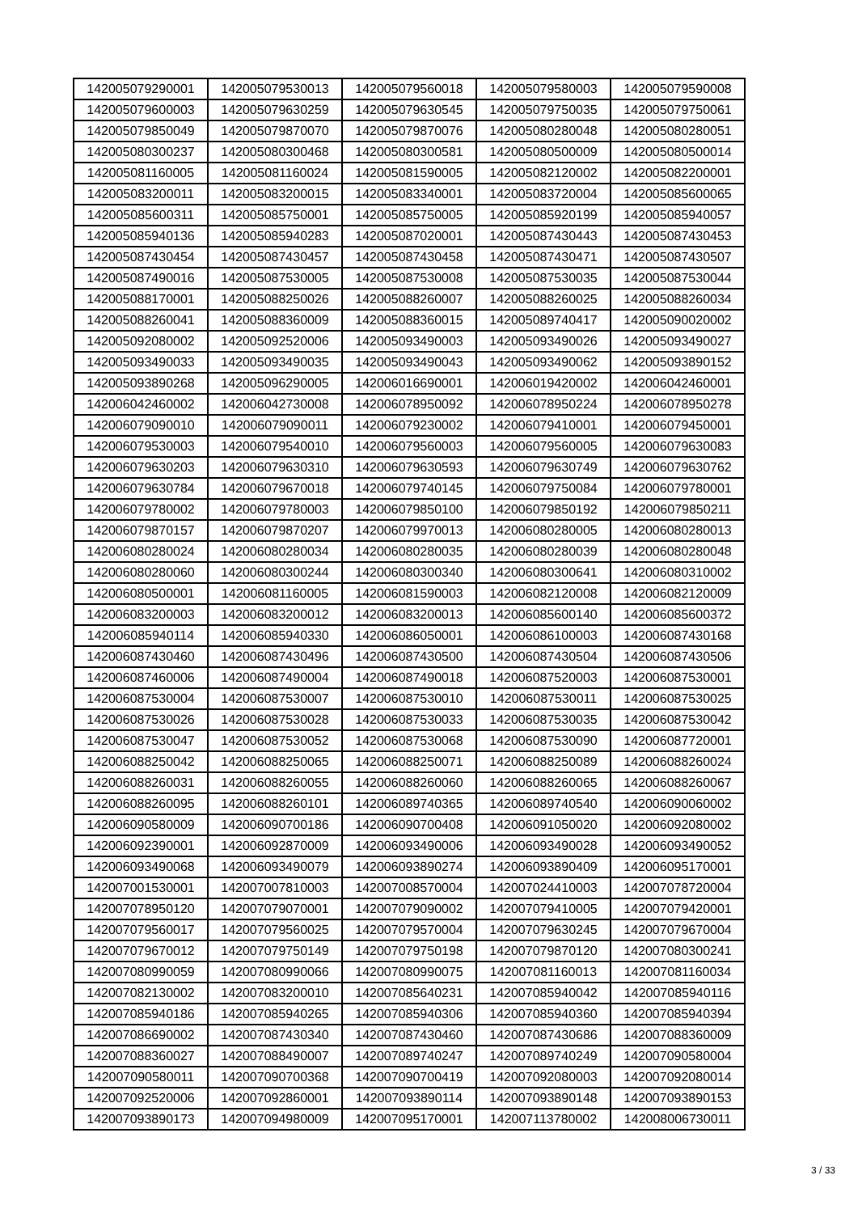| 142005079290001 | 142005079530013 | 142005079560018 | 142005079580003 | 142005079590008 |
| 142005079600003 | 142005079630259 | 142005079630545 | 142005079750035 | 142005079750061 |
| 142005079850049 | 142005079870070 | 142005079870076 | 142005080280048 | 142005080280051 |
| 142005080300237 | 142005080300468 | 142005080300581 | 142005080500009 | 142005080500014 |
| 142005081160005 | 142005081160024 | 142005081590005 | 142005082120002 | 142005082200001 |
| 142005083200011 | 142005083200015 | 142005083340001 | 142005083720004 | 142005085600065 |
| 142005085600311 | 142005085750001 | 142005085750005 | 142005085920199 | 142005085940057 |
| 142005085940136 | 142005085940283 | 142005087020001 | 142005087430443 | 142005087430453 |
| 142005087430454 | 142005087430457 | 142005087430458 | 142005087430471 | 142005087430507 |
| 142005087490016 | 142005087530005 | 142005087530008 | 142005087530035 | 142005087530044 |
| 142005088170001 | 142005088250026 | 142005088260007 | 142005088260025 | 142005088260034 |
| 142005088260041 | 142005088360009 | 142005088360015 | 142005089740417 | 142005090020002 |
| 142005092080002 | 142005092520006 | 142005093490003 | 142005093490026 | 142005093490027 |
| 142005093490033 | 142005093490035 | 142005093490043 | 142005093490062 | 142005093890152 |
| 142005093890268 | 142005096290005 | 142006016690001 | 142006019420002 | 142006042460001 |
| 142006042460002 | 142006042730008 | 142006078950092 | 142006078950224 | 142006078950278 |
| 142006079090010 | 142006079090011 | 142006079230002 | 142006079410001 | 142006079450001 |
| 142006079530003 | 142006079540010 | 142006079560003 | 142006079560005 | 142006079630083 |
| 142006079630203 | 142006079630310 | 142006079630593 | 142006079630749 | 142006079630762 |
| 142006079630784 | 142006079670018 | 142006079740145 | 142006079750084 | 142006079780001 |
| 142006079780002 | 142006079780003 | 142006079850100 | 142006079850192 | 142006079850211 |
| 142006079870157 | 142006079870207 | 142006079970013 | 142006080280005 | 142006080280013 |
| 142006080280024 | 142006080280034 | 142006080280035 | 142006080280039 | 142006080280048 |
| 142006080280060 | 142006080300244 | 142006080300340 | 142006080300641 | 142006080310002 |
| 142006080500001 | 142006081160005 | 142006081590003 | 142006082120008 | 142006082120009 |
| 142006083200003 | 142006083200012 | 142006083200013 | 142006085600140 | 142006085600372 |
| 142006085940114 | 142006085940330 | 142006086050001 | 142006086100003 | 142006087430168 |
| 142006087430460 | 142006087430496 | 142006087430500 | 142006087430504 | 142006087430506 |
| 142006087460006 | 142006087490004 | 142006087490018 | 142006087520003 | 142006087530001 |
| 142006087530004 | 142006087530007 | 142006087530010 | 142006087530011 | 142006087530025 |
| 142006087530026 | 142006087530028 | 142006087530033 | 142006087530035 | 142006087530042 |
| 142006087530047 | 142006087530052 | 142006087530068 | 142006087530090 | 142006087720001 |
| 142006088250042 | 142006088250065 | 142006088250071 | 142006088250089 | 142006088260024 |
| 142006088260031 | 142006088260055 | 142006088260060 | 142006088260065 | 142006088260067 |
| 142006088260095 | 142006088260101 | 142006089740365 | 142006089740540 | 142006090060002 |
| 142006090580009 | 142006090700186 | 142006090700408 | 142006091050020 | 142006092080002 |
| 142006092390001 | 142006092870009 | 142006093490006 | 142006093490028 | 142006093490052 |
| 142006093490068 | 142006093490079 | 142006093890274 | 142006093890409 | 142006095170001 |
| 142007001530001 | 142007007810003 | 142007008570004 | 142007024410003 | 142007078720004 |
| 142007078950120 | 142007079070001 | 142007079090002 | 142007079410005 | 142007079420001 |
| 142007079560017 | 142007079560025 | 142007079570004 | 142007079630245 | 142007079670004 |
| 142007079670012 | 142007079750149 | 142007079750198 | 142007079870120 | 142007080300241 |
| 142007080990059 | 142007080990066 | 142007080990075 | 142007081160013 | 142007081160034 |
| 142007082130002 | 142007083200010 | 142007085640231 | 142007085940042 | 142007085940116 |
| 142007085940186 | 142007085940265 | 142007085940306 | 142007085940360 | 142007085940394 |
| 142007086690002 | 142007087430340 | 142007087430460 | 142007087430686 | 142007088360009 |
| 142007088360027 | 142007088490007 | 142007089740247 | 142007089740249 | 142007090580004 |
| 142007090580011 | 142007090700368 | 142007090700419 | 142007092080003 | 142007092080014 |
| 142007092520006 | 142007092860001 | 142007093890114 | 142007093890148 | 142007093890153 |
| 142007093890173 | 142007094980009 | 142007095170001 | 142007113780002 | 142008006730011 |
3 / 33